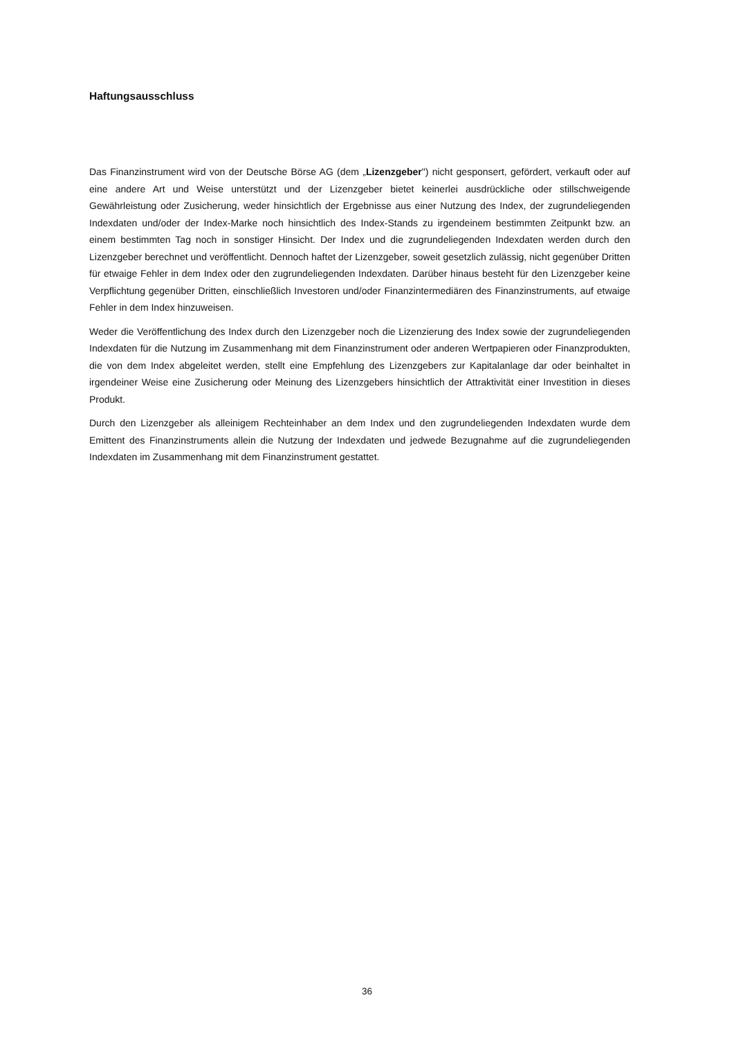Haftungsausschluss
Das Finanzinstrument wird von der Deutsche Börse AG (dem „Lizenzgeber") nicht gesponsert, gefördert, verkauft oder auf eine andere Art und Weise unterstützt und der Lizenzgeber bietet keinerlei ausdrückliche oder stillschweigende Gewährleistung oder Zusicherung, weder hinsichtlich der Ergebnisse aus einer Nutzung des Index, der zugrundeliegenden Indexdaten und/oder der Index-Marke noch hinsichtlich des Index-Stands zu irgendeinem bestimmten Zeitpunkt bzw. an einem bestimmten Tag noch in sonstiger Hinsicht. Der Index und die zugrundeliegenden Indexdaten werden durch den Lizenzgeber berechnet und veröffentlicht. Dennoch haftet der Lizenzgeber, soweit gesetzlich zulässig, nicht gegenüber Dritten für etwaige Fehler in dem Index oder den zugrundeliegenden Indexdaten. Darüber hinaus besteht für den Lizenzgeber keine Verpflichtung gegenüber Dritten, einschließlich Investoren und/oder Finanzintermediären des Finanzinstruments, auf etwaige Fehler in dem Index hinzuweisen.
Weder die Veröffentlichung des Index durch den Lizenzgeber noch die Lizenzierung des Index sowie der zugrundeliegenden Indexdaten für die Nutzung im Zusammenhang mit dem Finanzinstrument oder anderen Wertpapieren oder Finanzprodukten, die von dem Index abgeleitet werden, stellt eine Empfehlung des Lizenzgebers zur Kapitalanlage dar oder beinhaltet in irgendeiner Weise eine Zusicherung oder Meinung des Lizenzgebers hinsichtlich der Attraktivität einer Investition in dieses Produkt.
Durch den Lizenzgeber als alleinigem Rechteinhaber an dem Index und den zugrundeliegenden Indexdaten wurde dem Emittent des Finanzinstruments allein die Nutzung der Indexdaten und jedwede Bezugnahme auf die zugrundeliegenden Indexdaten im Zusammenhang mit dem Finanzinstrument gestattet.
36